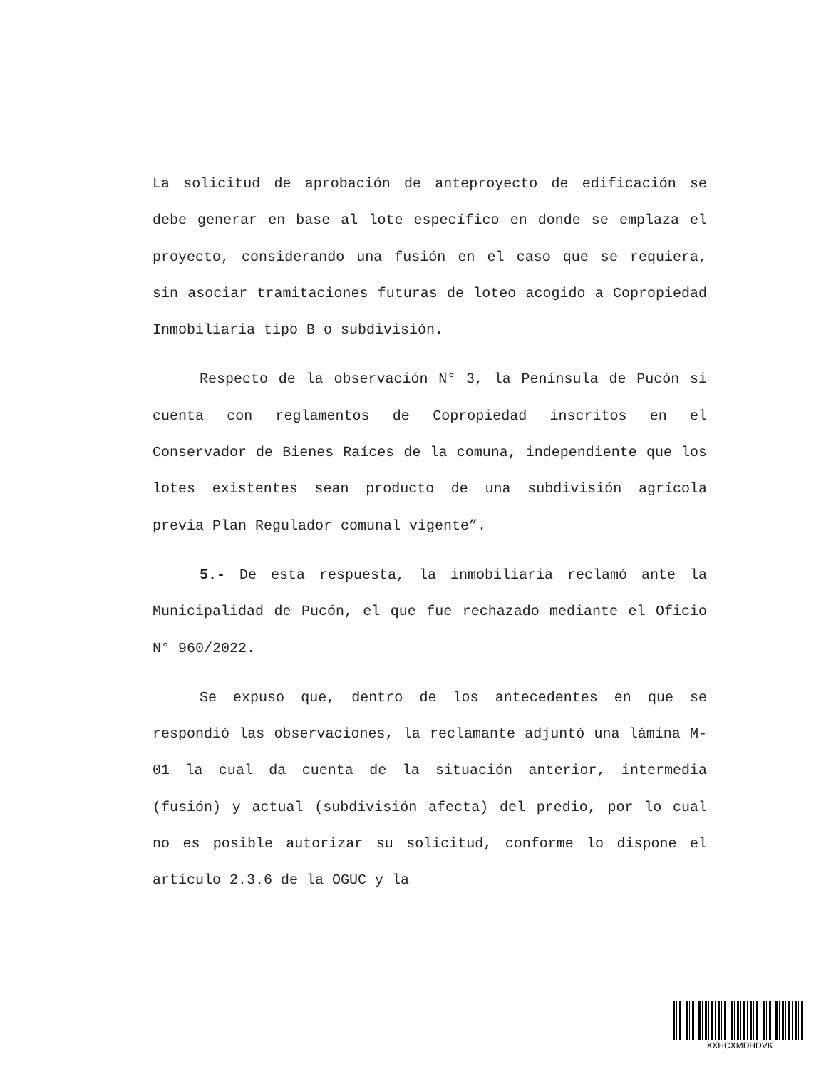La solicitud de aprobación de anteproyecto de edificación se debe generar en base al lote específico en donde se emplaza el proyecto, considerando una fusión en el caso que se requiera, sin asociar tramitaciones futuras de loteo acogido a Copropiedad Inmobiliaria tipo B o subdivisión.
Respecto de la observación N° 3, la Península de Pucón si cuenta con reglamentos de Copropiedad inscritos en el Conservador de Bienes Raíces de la comuna, independiente que los lotes existentes sean producto de una subdivisión agrícola previa Plan Regulador comunal vigente”.
5.- De esta respuesta, la inmobiliaria reclamó ante la Municipalidad de Pucón, el que fue rechazado mediante el Oficio N° 960/2022.
Se expuso que, dentro de los antecedentes en que se respondió las observaciones, la reclamante adjuntó una lámina M-01 la cual da cuenta de la situación anterior, intermedia (fusión) y actual (subdivisión afecta) del predio, por lo cual no es posible autorizar su solicitud, conforme lo dispone el artículo 2.3.6 de la OGUC y la
XXHCXMDHDVK